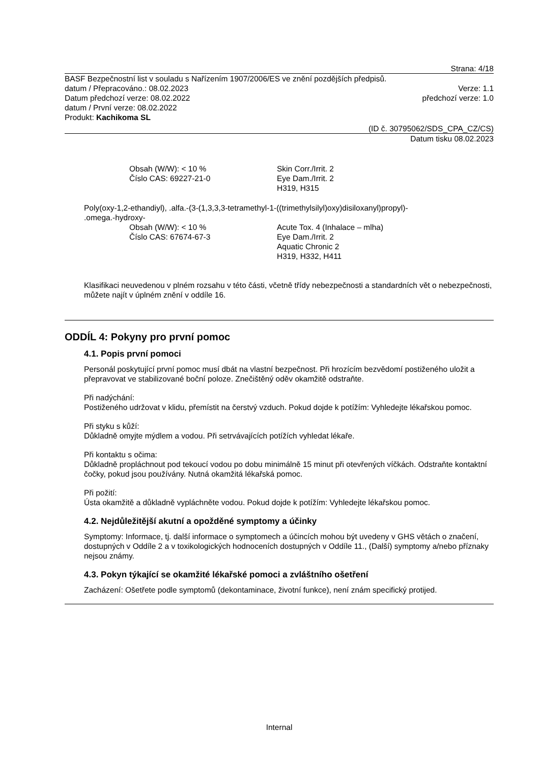Strana: 4/18
BASF Bezpečnostní list v souladu s Nařízením 1907/2006/ES ve znění pozdějších předpisů.
datum / Přepracováno.: 08.02.2023 Verze: 1.1
Datum předchozí verze: 08.02.2022 předchozí verze: 1.0
datum / První verze: 08.02.2022
Produkt: Kachikoma SL
(ID č. 30795062/SDS_CPA_CZ/CS)
Datum tisku 08.02.2023
Obsah (W/W): < 10 %
Číslo CAS: 69227-21-0
Skin Corr./Irrit. 2
Eye Dam./Irrit. 2
H319, H315
Poly(oxy-1,2-ethandiyl), .alfa.-(3-(1,3,3,3-tetramethyl-1-((trimethylsilyl)oxy)disiloxanyl)propyl)-
.omega.-hydroxy-
Obsah (W/W): < 10 %
Číslo CAS: 67674-67-3
Acute Tox. 4 (Inhalace – mlha)
Eye Dam./Irrit. 2
Aquatic Chronic 2
H319, H332, H411
Klasifikaci neuvedenou v plném rozsahu v této části, včetně třídy nebezpečnosti a standardních vět o nebezpečnosti, můžete najít v úplném znění v oddíle 16.
ODDÍL 4: Pokyny pro první pomoc
4.1. Popis první pomoci
Personál poskytující první pomoc musí dbát na vlastní bezpečnost. Při hrozícím bezvědomí postiženého uložit a přepravovat ve stabilizované boční poloze. Znečištěný oděv okamžitě odstraňte.
Při nadýchání:
Postiženého udržovat v klidu, přemístit na čerstvý vzduch. Pokud dojde k potížím: Vyhledejte lékařskou pomoc.
Při styku s kůží:
Důkladně omyjte mýdlem a vodou. Při setrvávajících potížích vyhledat lékaře.
Při kontaktu s očima:
Důkladně propláchnout pod tekoucí vodou po dobu minimálně 15 minut při otevřených víčkách. Odstraňte kontaktní čočky, pokud jsou používány. Nutná okamžitá lékařská pomoc.
Při požití:
Ústa okamžitě a důkladně vypláchněte vodou. Pokud dojde k potížím: Vyhledejte lékařskou pomoc.
4.2. Nejdůležitější akutní a opožděné symptomy a účinky
Symptomy: Informace, tj. další informace o symptomech a účincích mohou být uvedeny v GHS větách o značení, dostupných v Oddíle 2 a v toxikologických hodnoceních dostupných v Oddíle 11., (Další) symptomy a/nebo příznaky nejsou známy.
4.3. Pokyn týkající se okamžité lékařské pomoci a zvláštního ošetření
Zacházení: Ošetřete podle symptomů (dekontaminace, životní funkce), není znám specifický protijed.
Internal